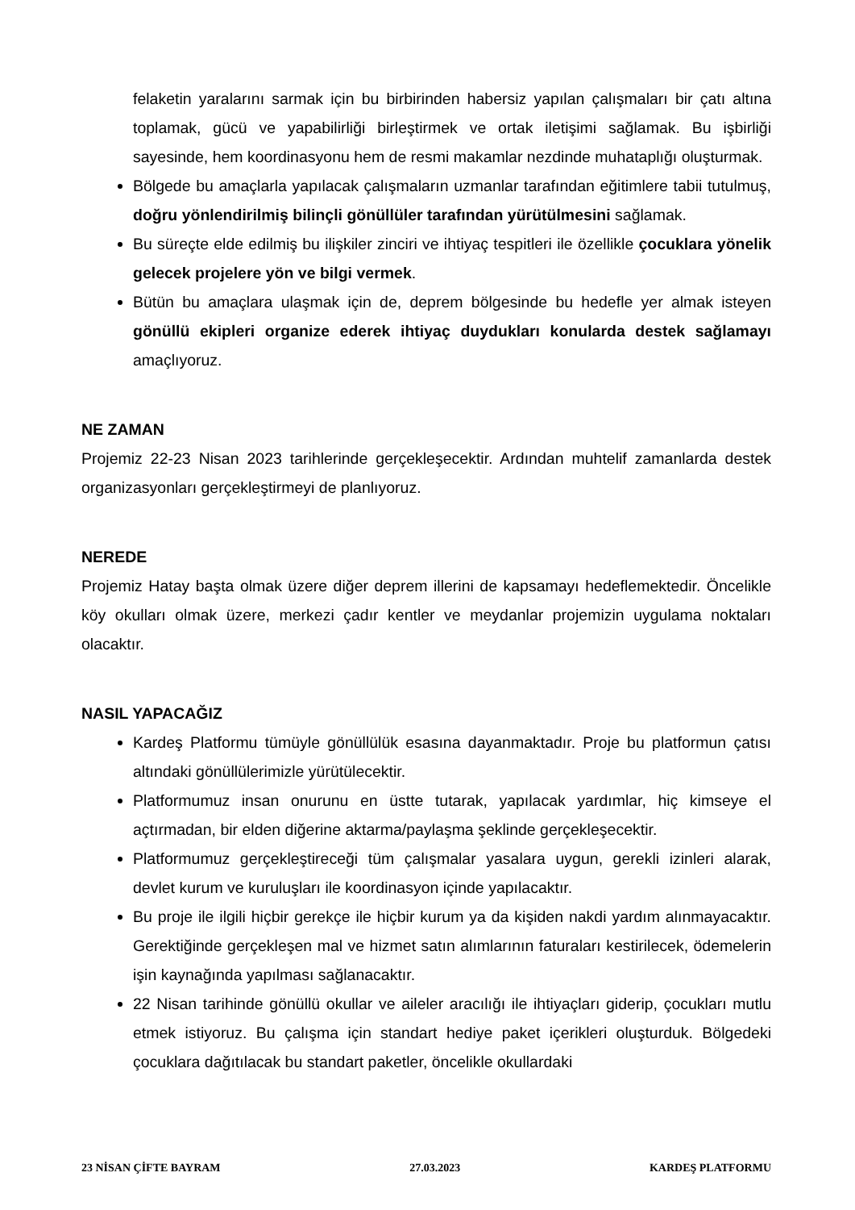felaketin yaralarını sarmak için bu birbirinden habersiz yapılan çalışmaları bir çatı altına toplamak, gücü ve yapabilirliği birleştirmek ve ortak iletişimi sağlamak. Bu işbirliği sayesinde, hem koordinasyonu hem de resmi makamlar nezdinde muhataplığı oluşturmak.
Bölgede bu amaçlarla yapılacak çalışmaların uzmanlar tarafından eğitimlere tabii tutulmuş, doğru yönlendirilmiş bilinçli gönüllüler tarafından yürütülmesini sağlamak.
Bu süreçte elde edilmiş bu ilişkiler zinciri ve ihtiyaç tespitleri ile özellikle çocuklara yönelik gelecek projelere yön ve bilgi vermek.
Bütün bu amaçlara ulaşmak için de, deprem bölgesinde bu hedefle yer almak isteyen gönüllü ekipleri organize ederek ihtiyaç duydukları konularda destek sağlamayı amaçlıyoruz.
NE ZAMAN
Projemiz 22-23 Nisan 2023 tarihlerinde gerçekleşecektir. Ardından muhtelif zamanlarda destek organizasyonları gerçekleştirmeyi de planlıyoruz.
NEREDE
Projemiz Hatay başta olmak üzere diğer deprem illerini de kapsamayı hedeflemektedir. Öncelikle köy okulları olmak üzere, merkezi çadır kentler ve meydanlar projemizin uygulama noktaları olacaktır.
NASIL YAPACAĞIZ
Kardeş Platformu tümüyle gönüllülük esasına dayanmaktadır. Proje bu platformun çatısı altındaki gönüllülerimizle yürütülecektir.
Platformumuz insan onurunu en üstte tutarak, yapılacak yardımlar, hiç kimseye el açtırmadan, bir elden diğerine aktarma/paylaşma şeklinde gerçekleşecektir.
Platformumuz gerçekleştireceği tüm çalışmalar yasalara uygun, gerekli izinleri alarak, devlet kurum ve kuruluşları ile koordinasyon içinde yapılacaktır.
Bu proje ile ilgili hiçbir gerekçe ile hiçbir kurum ya da kişiden nakdi yardım alınmayacaktır. Gerektiğinde gerçekleşen mal ve hizmet satın alımlarının faturaları kestirilecek, ödemelerin işin kaynağında yapılması sağlanacaktır.
22 Nisan tarihinde gönüllü okullar ve aileler aracılığı ile ihtiyaçları giderip, çocukları mutlu etmek istiyoruz. Bu çalışma için standart hediye paket içerikleri oluşturduk. Bölgedeki çocuklara dağıtılacak bu standart paketler, öncelikle okullardaki
23 NİSAN ÇİFTE BAYRAM 27.03.2023 KARDEŞ PLATFORMU